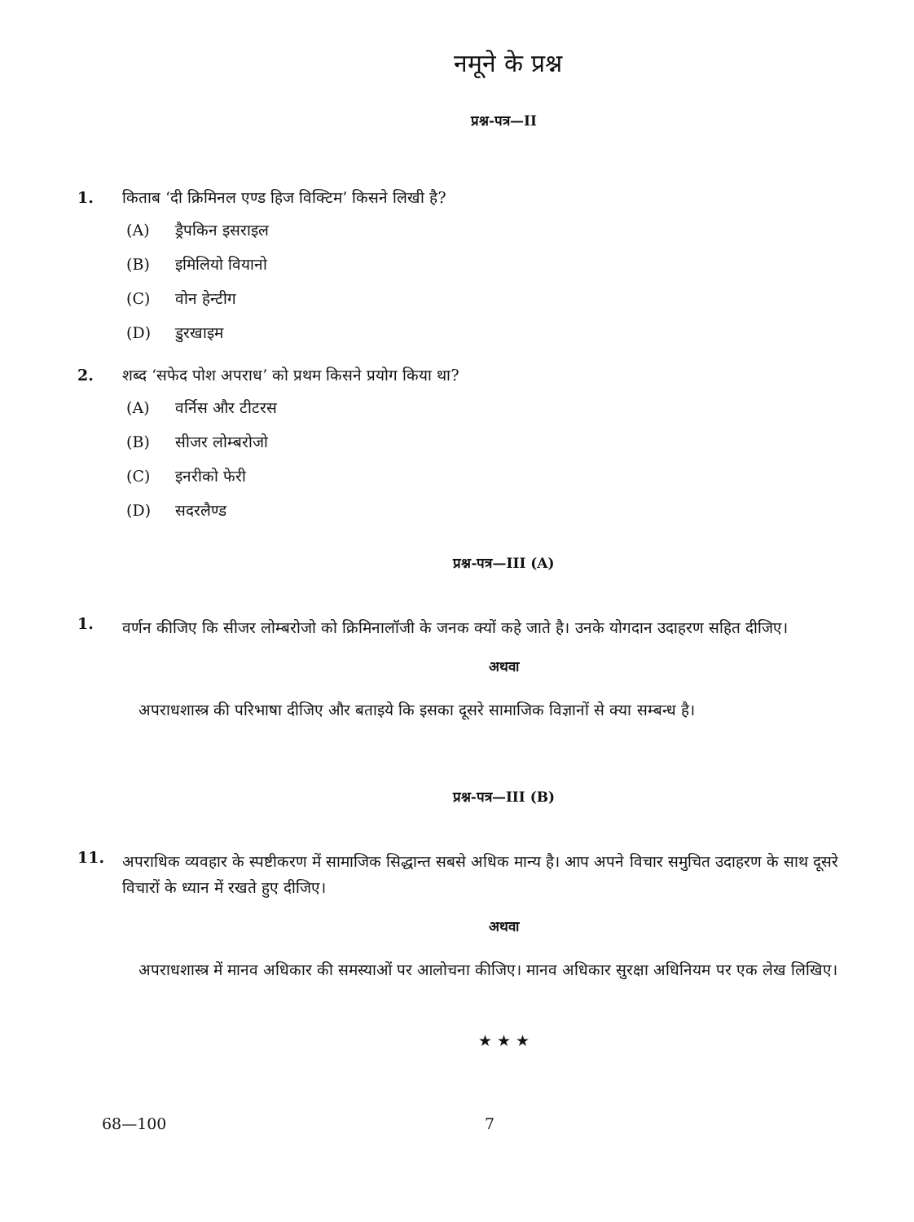नमूने के प्रश्न
प्रश्न-पत्र—II
1. किताब ‘दी क्रिमिनल एण्ड हिज विक्टिम’ किसने लिखी है?
(A) ड्रैपकिन इसराइल
(B) इमिलियो वियानो
(C) वोन हेन्टीग
(D) डुरखाइम
2. शब्द ‘सफेद पोश अपराध’ को प्रथम किसने प्रयोग किया था?
(A) वर्निस और टीटरस
(B) सीजर लोम्बरोजो
(C) इनरीको फेरी
(D) सदरलैण्ड
प्रश्न-पत्र—III (A)
1.
वर्णन कीजिए कि सीजर लोम्बरोजो को क्रिमिनालॉजी के जनक क्यों कहे जाते है। उनके योगदान उदाहरण सहित दीजिए।
अथवा
अपराधशास्त्र की परिभाषा दीजिए और बताइये कि इसका दूसरे सामाजिक विज्ञानों से क्या सम्बन्ध है।
प्रश्न-पत्र—III (B)
11.
अपराधिक व्यवहार के स्पष्टीकरण में सामाजिक सिद्धान्त सबसे अधिक मान्य है। आप अपने विचार समुचित उदाहरण के साथ दूसरे विचारों के ध्यान में रखते हुए दीजिए।
अथवा
अपराधशास्त्र में मानव अधिकार की समस्याओं पर आलोचना कीजिए। मानव अधिकार सुरक्षा अधिनियम पर एक लेख लिखिए।
★ ★ ★
68—100 7